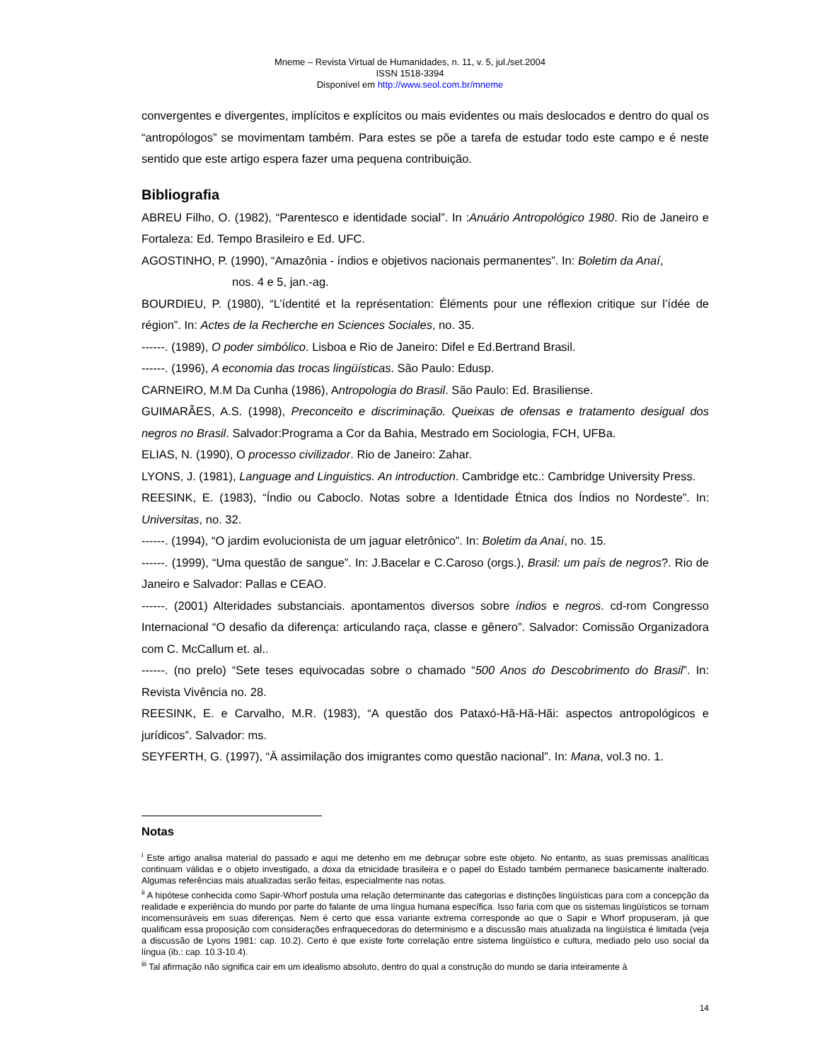Mneme – Revista Virtual de Humanidades, n. 11, v. 5, jul./set.2004
ISSN 1518-3394
Disponível em http://www.seol.com.br/mneme
convergentes e divergentes, implícitos e explícitos ou mais evidentes ou mais deslocados e dentro do qual os “antropólogos” se movimentam também. Para estes se põe a tarefa de estudar todo este campo e é neste sentido que este artigo espera fazer uma pequena contribuição.
Bibliografia
ABREU Filho, O. (1982), “Parentesco e identidade social”. In :Anuário Antropológico 1980. Rio de Janeiro e Fortaleza: Ed. Tempo Brasileiro e Ed. UFC.
AGOSTINHO, P. (1990), “Amazônia - índios e objetivos nacionais permanentes”. In: Boletim da Anaí,
nos. 4 e 5, jan.-ag.
BOURDIEU, P. (1980), “L’ídentité et la représentation: Éléments pour une réflexion critique sur l’ídée de région”. In: Actes de la Recherche en Sciences Sociales, no. 35.
------. (1989), O poder simbólico. Lisboa e Rio de Janeiro: Difel e Ed.Bertrand Brasil.
------. (1996), A economia das trocas lingüísticas. São Paulo: Edusp.
CARNEIRO, M.M Da Cunha (1986), Antropologia do Brasil. São Paulo: Ed. Brasiliense.
GUIMARÃES, A.S. (1998), Preconceito e discriminação. Queixas de ofensas e tratamento desigual dos negros no Brasil. Salvador:Programa a Cor da Bahia, Mestrado em Sociologia, FCH, UFBa.
ELIAS, N. (1990), O processo civilizador. Rio de Janeiro: Zahar.
LYONS, J. (1981), Language and Linguistics. An introduction. Cambridge etc.: Cambridge University Press.
REESINK, E. (1983), “Índio ou Caboclo. Notas sobre a Identidade Étnica dos Índios no Nordeste”. In: Universitas, no. 32.
------. (1994), “O jardim evolucionista de um jaguar eletrônico”. In: Boletim da Anaí, no. 15.
------. (1999), “Uma questão de sangue”. In: J.Bacelar e C.Caroso (orgs.), Brasil: um país de negros?. Rio de Janeiro e Salvador: Pallas e CEAO.
------. (2001) Alteridades substanciais. apontamentos diversos sobre índios e negros. cd-rom Congresso Internacional “O desafio da diferença: articulando raça, classe e gênero”. Salvador: Comissão Organizadora com C. McCallum et. al..
------. (no prelo) “Sete teses equivocadas sobre o chamado “500 Anos do Descobrimento do Brasil”. In: Revista Vivência no. 28.
REESINK, E. e Carvalho, M.R. (1983), “A questão dos Pataxó-Hã-Hã-Hãi: aspectos antropológicos e jurídicos”. Salvador: ms.
SEYFERTH, G. (1997), “Ä assimilação dos imigrantes como questão nacional”. In: Mana, vol.3 no. 1.
Notas
<sup>i</sup> Este artigo analisa material do passado e aqui me detenho em me debruçar sobre este objeto. No entanto, as suas premissas analíticas continuam válidas e o objeto investigado, a doxa da etnicidade brasileira e o papel do Estado também permanece basicamente inalterado. Algumas referências mais atualizadas serão feitas, especialmente nas notas.
<sup>ii</sup> A hipótese conhecida como Sapir-Whorf postula uma relação determinante das categorias e distinções lingüísticas para com a concepção da realidade e experiência do mundo por parte do falante de uma língua humana específica. Isso faria com que os sistemas lingüísticos se tornam incomensuráveis em suas diferenças. Nem é certo que essa variante extrema corresponde ao que o Sapir e Whorf propuseram, já que qualificam essa proposição com considerações enfraquecedoras do determinismo e a discussão mais atualizada na lingüística é limitada (veja a discussão de Lyons 1981: cap. 10.2). Certo é que existe forte correlação entre sistema lingüístico e cultura, mediado pelo uso social da língua (ib.: cap. 10.3-10.4).
<sup>iii</sup> Tal afirmação não significa cair em um idealismo absoluto, dentro do qual a construção do mundo se daria inteiramente à
14